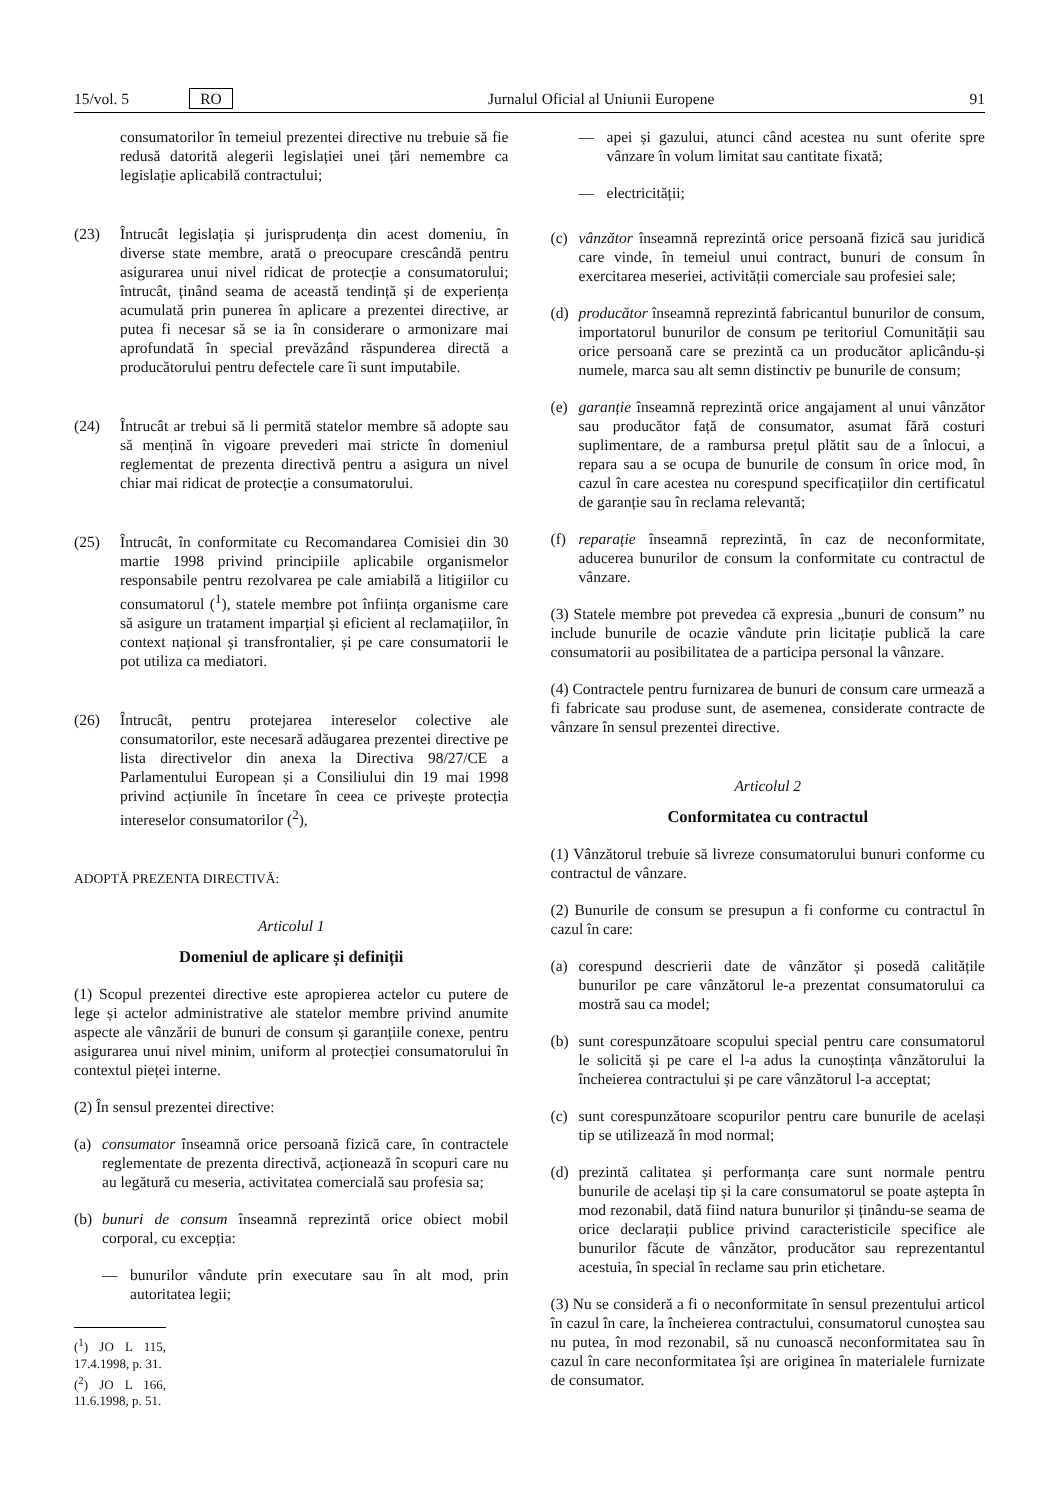15/vol. 5 RO Jurnalul Oficial al Uniunii Europene 91
consumatorilor în temeiul prezentei directive nu trebuie să fie redusă datorită alegerii legislației unei țări nemembre ca legislație aplicabilă contractului;
(23) Întrucât legislația și jurisprudența din acest domeniu, în diverse state membre, arată o preocupare crescândă pentru asigurarea unui nivel ridicat de protecție a consumatorului; întrucât, ținând seama de această tendință și de experiența acumulată prin punerea în aplicare a prezentei directive, ar putea fi necesar să se ia în considerare o armonizare mai aprofundată în special prevăzând răspunderea directă a producătorului pentru defectele care îi sunt imputabile.
(24) Întrucât ar trebui să li permită statelor membre să adopte sau să mențină în vigoare prevederi mai stricte în domeniul reglementat de prezenta directivă pentru a asigura un nivel chiar mai ridicat de protecție a consumatorului.
(25) Întrucât, în conformitate cu Recomandarea Comisiei din 30 martie 1998 privind principiile aplicabile organismelor responsabile pentru rezolvarea pe cale amiabilă a litigiilor cu consumatorul (<sup>1</sup>), statele membre pot înființa organisme care să asigure un tratament imparțial și eficient al reclamațiilor, în context național și transfrontalier, și pe care consumatorii le pot utiliza ca mediatori.
(26) Întrucât, pentru protejarea intereselor colective ale consumatorilor, este necesară adăugarea prezentei directive pe lista directivelor din anexa la Directiva 98/27/CE a Parlamentului European și a Consiliului din 19 mai 1998 privind acțiunile în încetare în ceea ce privește protecția intereselor consumatorilor (<sup>2</sup>),
ADOPTĂ PREZENTA DIRECTIVĂ:
Articolul 1
Domeniul de aplicare și definiții
(1) Scopul prezentei directive este apropierea actelor cu putere de lege și actelor administrative ale statelor membre privind anumite aspecte ale vânzării de bunuri de consum și garanțiile conexe, pentru asigurarea unui nivel minim, uniform al protecției consumatorului în contextul pieței interne.
(2) În sensul prezentei directive:
(a) consumator înseamnă orice persoană fizică care, în contractele reglementate de prezenta directivă, acționează în scopuri care nu au legătură cu meseria, activitatea comercială sau profesia sa;
(b) bunuri de consum înseamnă reprezintă orice obiect mobil corporal, cu excepția:
— bunurilor vândute prin executare sau în alt mod, prin autoritatea legii;
(<sup>1</sup>) JO L 115, 17.4.1998, p. 31.
(<sup>2</sup>) JO L 166, 11.6.1998, p. 51.
— apei și gazului, atunci când acestea nu sunt oferite spre vânzare în volum limitat sau cantitate fixată;
— electricității;
(c) vânzător înseamnă reprezintă orice persoană fizică sau juridică care vinde, în temeiul unui contract, bunuri de consum în exercitarea meseriei, activității comerciale sau profesiei sale;
(d) producător înseamnă reprezintă fabricantul bunurilor de consum, importatorul bunurilor de consum pe teritoriul Comunității sau orice persoană care se prezintă ca un producător aplicându-și numele, marca sau alt semn distinctiv pe bunurile de consum;
(e) garanție înseamnă reprezintă orice angajament al unui vânzător sau producător față de consumator, asumat fără costuri suplimentare, de a rambursa prețul plătit sau de a înlocui, a repara sau a se ocupa de bunurile de consum în orice mod, în cazul în care acestea nu corespund specificațiilor din certificatul de garanție sau în reclama relevantă;
(f) reparație înseamnă reprezintă, în caz de neconformitate, aducerea bunurilor de consum la conformitate cu contractul de vânzare.
(3) Statele membre pot prevedea că expresia „bunuri de consum” nu include bunurile de ocazie vândute prin licitație publică la care consumatorii au posibilitatea de a participa personal la vânzare.
(4) Contractele pentru furnizarea de bunuri de consum care urmează a fi fabricate sau produse sunt, de asemenea, considerate contracte de vânzare în sensul prezentei directive.
Articolul 2
Conformitatea cu contractul
(1) Vânzătorul trebuie să livreze consumatorului bunuri conforme cu contractul de vânzare.
(2) Bunurile de consum se presupun a fi conforme cu contractul în cazul în care:
(a) corespund descrierii date de vânzător și posedă calitățile bunurilor pe care vânzătorul le-a prezentat consumatorului ca mostră sau ca model;
(b) sunt corespunzătoare scopului special pentru care consumatorul le solicită și pe care el l-a adus la cunoștința vânzătorului la încheierea contractului și pe care vânzătorul l-a acceptat;
(c) sunt corespunzătoare scopurilor pentru care bunurile de același tip se utilizează în mod normal;
(d) prezintă calitatea și performanța care sunt normale pentru bunurile de același tip și la care consumatorul se poate aștepta în mod rezonabil, dată fiind natura bunurilor și ținându-se seama de orice declarații publice privind caracteristicile specifice ale bunurilor făcute de vânzător, producător sau reprezentantul acestuia, în special în reclame sau prin etichetare.
(3) Nu se consideră a fi o neconformitate în sensul prezentului articol în cazul în care, la încheierea contractului, consumatorul cunoștea sau nu putea, în mod rezonabil, să nu cunoască neconformitatea sau în cazul în care neconformitatea își are originea în materialele furnizate de consumator.